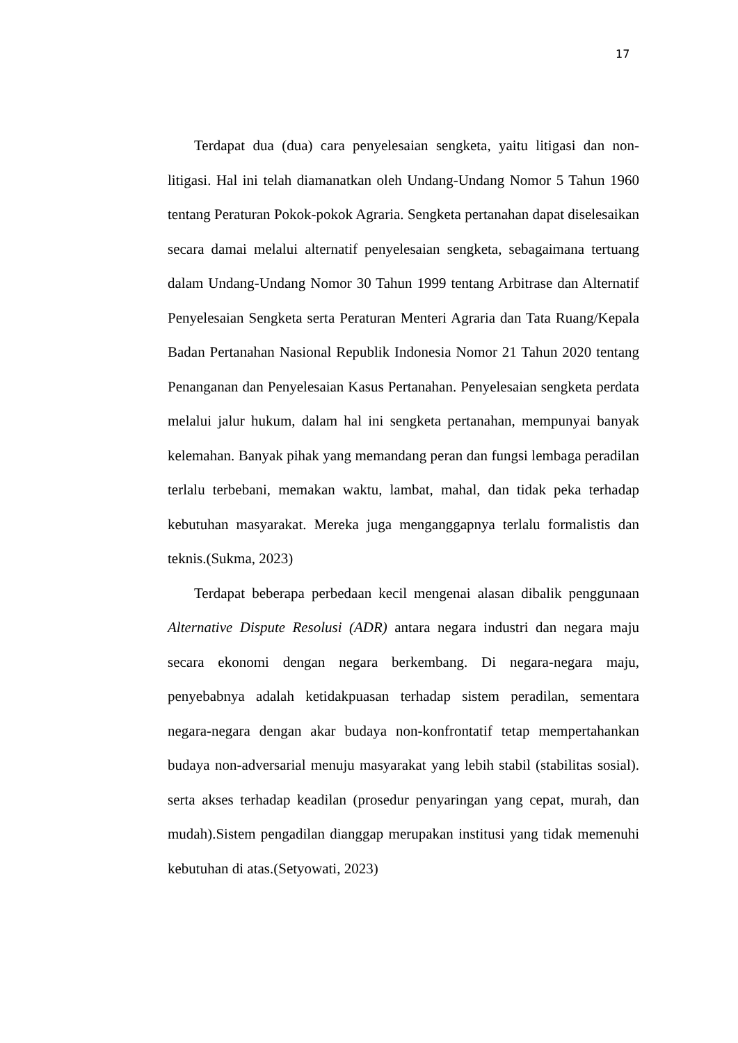17
Terdapat dua (dua) cara penyelesaian sengketa, yaitu litigasi dan non-litigasi. Hal ini telah diamanatkan oleh Undang-Undang Nomor 5 Tahun 1960 tentang Peraturan Pokok-pokok Agraria. Sengketa pertanahan dapat diselesaikan secara damai melalui alternatif penyelesaian sengketa, sebagaimana tertuang dalam Undang-Undang Nomor 30 Tahun 1999 tentang Arbitrase dan Alternatif Penyelesaian Sengketa serta Peraturan Menteri Agraria dan Tata Ruang/Kepala Badan Pertanahan Nasional Republik Indonesia Nomor 21 Tahun 2020 tentang Penanganan dan Penyelesaian Kasus Pertanahan. Penyelesaian sengketa perdata melalui jalur hukum, dalam hal ini sengketa pertanahan, mempunyai banyak kelemahan. Banyak pihak yang memandang peran dan fungsi lembaga peradilan terlalu terbebani, memakan waktu, lambat, mahal, dan tidak peka terhadap kebutuhan masyarakat. Mereka juga menganggapnya terlalu formalistis dan teknis.(Sukma, 2023)
Terdapat beberapa perbedaan kecil mengenai alasan dibalik penggunaan Alternative Dispute Resolusi (ADR) antara negara industri dan negara maju secara ekonomi dengan negara berkembang. Di negara-negara maju, penyebabnya adalah ketidakpuasan terhadap sistem peradilan, sementara negara-negara dengan akar budaya non-konfrontatif tetap mempertahankan budaya non-adversarial menuju masyarakat yang lebih stabil (stabilitas sosial). serta akses terhadap keadilan (prosedur penyaringan yang cepat, murah, dan mudah).Sistem pengadilan dianggap merupakan institusi yang tidak memenuhi kebutuhan di atas.(Setyowati, 2023)